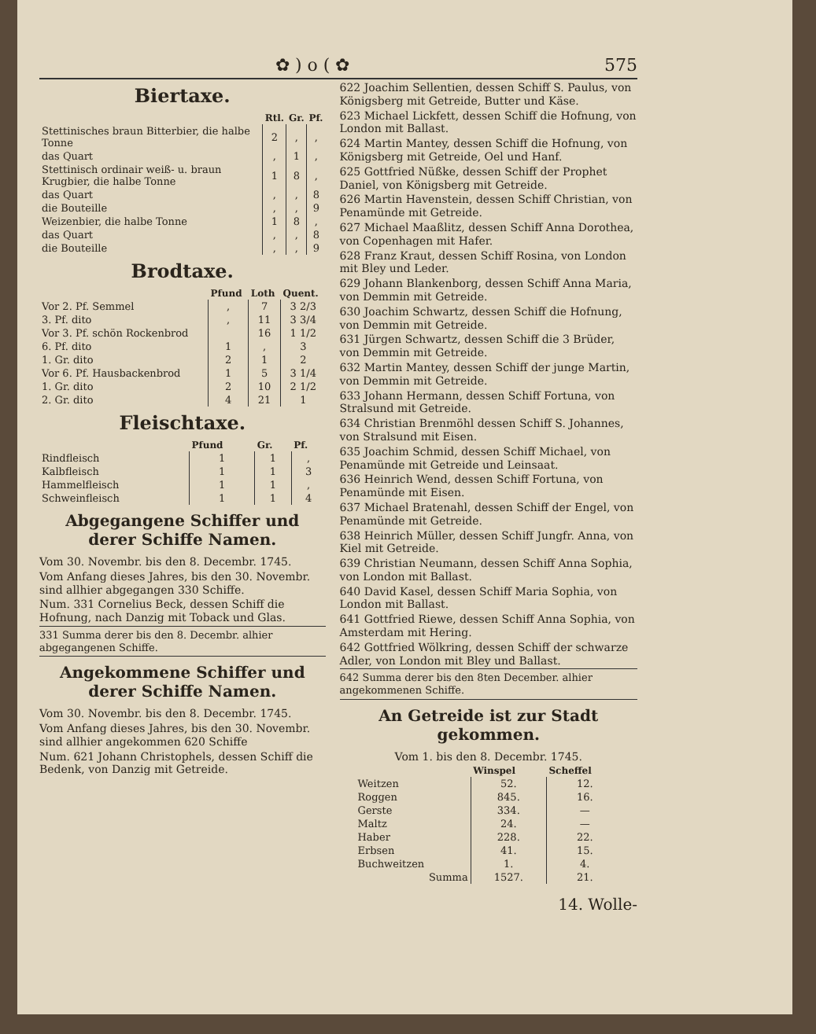✿ ) o ( ✿ 575
Biertaxe.
| | Rtl. | Gr. | Pf. |
| --- | --- | --- | --- |
| Stettinisches braun Bitterbier, die halbe Tonne | 2 | , | , |
| das Quart | , | 1 | , |
| Stettinisch ordinair weiß- u. braun Krugbier, die halbe Tonne | 1 | 8 | , |
| das Quart | , | , | 8 |
| die Bouteille | , | , | 9 |
| Weizenbier, die halbe Tonne | 1 | 8 | , |
| das Quart | , | , | 8 |
| die Bouteille | , | , | 9 |
Brodtaxe.
| | Pfund | Loth | Quent. |
| --- | --- | --- | --- |
| Vor 2. Pf. Semmel | , | 7 | 3 2/3 |
| 3. Pf. dito | , | 11 | 3 3/4 |
| Vor 3. Pf. schön Rockenbrod | | 16 | 1 1/2 |
| 6. Pf. dito | 1 | , | 3 |
| 1. Gr. dito | 2 | 1 | 2 |
| Vor 6. Pf. Hausbackenbrod | 1 | 5 | 3 1/4 |
| 1. Gr. dito | 2 | 10 | 2 1/2 |
| 2. Gr. dito | 4 | 21 | 1 |
Fleischtaxe.
| | Pfund | Gr. | Pf. |
| --- | --- | --- | --- |
| Rindfleisch | 1 | 1 | , |
| Kalbfleisch | 1 | 1 | 3 |
| Hammelfleisch | 1 | 1 | , |
| Schweinfleisch | 1 | 1 | 4 |
Abgegangene Schiffer und derer Schiffe Namen.
Vom 30. Novembr. bis den 8. Decembr. 1745.
Vom Anfang dieses Jahres, bis den 30. Novembr. sind allhier abgegangen 330 Schiffe.
Num. 331 Cornelius Beck, dessen Schiff die Hofnung, nach Danzig mit Toback und Glas.
331 Summa derer bis den 8. Decembr. alhier abgegangenen Schiffe.
Angekommene Schiffer und derer Schiffe Namen.
Vom 30. Novembr. bis den 8. Decembr. 1745.
Vom Anfang dieses Jahres, bis den 30. Novembr. sind allhier angekommen 620 Schiffe
Num. 621 Johann Christophels, dessen Schiff die Bedenk, von Danzig mit Getreide.
622 Joachim Sellentien, dessen Schiff S. Paulus, von Königsberg mit Getreide, Butter und Käse.
623 Michael Lickfett, dessen Schiff die Hofnung, von London mit Ballast.
624 Martin Mantey, dessen Schiff die Hofnung, von Königsberg mit Getreide, Oel und Hanf.
625 Gottfried Nüßke, dessen Schiff der Prophet Daniel, von Königsberg mit Getreide.
626 Martin Havenstein, dessen Schiff Christian, von Penamünde mit Getreide.
627 Michael Maaßlitz, dessen Schiff Anna Dorothea, von Copenhagen mit Hafer.
628 Franz Kraut, dessen Schiff Rosina, von London mit Bley und Leder.
629 Johann Blankenborg, dessen Schiff Anna Maria, von Demmin mit Getreide.
630 Joachim Schwartz, dessen Schiff die Hofnung, von Demmin mit Getreide.
631 Jürgen Schwartz, dessen Schiff die 3 Brüder, von Demmin mit Getreide.
632 Martin Mantey, dessen Schiff der junge Martin, von Demmin mit Getreide.
633 Johann Hermann, dessen Schiff Fortuna, von Stralsund mit Getreide.
634 Christian Brenmöhl dessen Schiff S. Johannes, von Stralsund mit Eisen.
635 Joachim Schmid, dessen Schiff Michael, von Penamünde mit Getreide und Leinsaat.
636 Heinrich Wend, dessen Schiff Fortuna, von Penamünde mit Eisen.
637 Michael Bratenahl, dessen Schiff der Engel, von Penamünde mit Getreide.
638 Heinrich Müller, dessen Schiff Jungfr. Anna, von Kiel mit Getreide.
639 Christian Neumann, dessen Schiff Anna Sophia, von London mit Ballast.
640 David Kasel, dessen Schiff Maria Sophia, von London mit Ballast.
641 Gottfried Riewe, dessen Schiff Anna Sophia, von Amsterdam mit Hering.
642 Gottfried Wölkring, dessen Schiff der schwarze Adler, von London mit Bley und Ballast.
642 Summa derer bis den 8ten December. alhier angekommenen Schiffe.
An Getreide ist zur Stadt gekommen.
Vom 1. bis den 8. Decembr. 1745.
| | Winspel | Scheffel |
| --- | --- | --- |
| Weitzen | 52. | 12. |
| Roggen | 845. | 16. |
| Gerste | 334. | — |
| Maltz | 24. | — |
| Haber | 228. | 22. |
| Erbsen | 41. | 15. |
| Buchweitzen | 1. | 4. |
| Summa | 1527. | 21. |
14. Wolle-